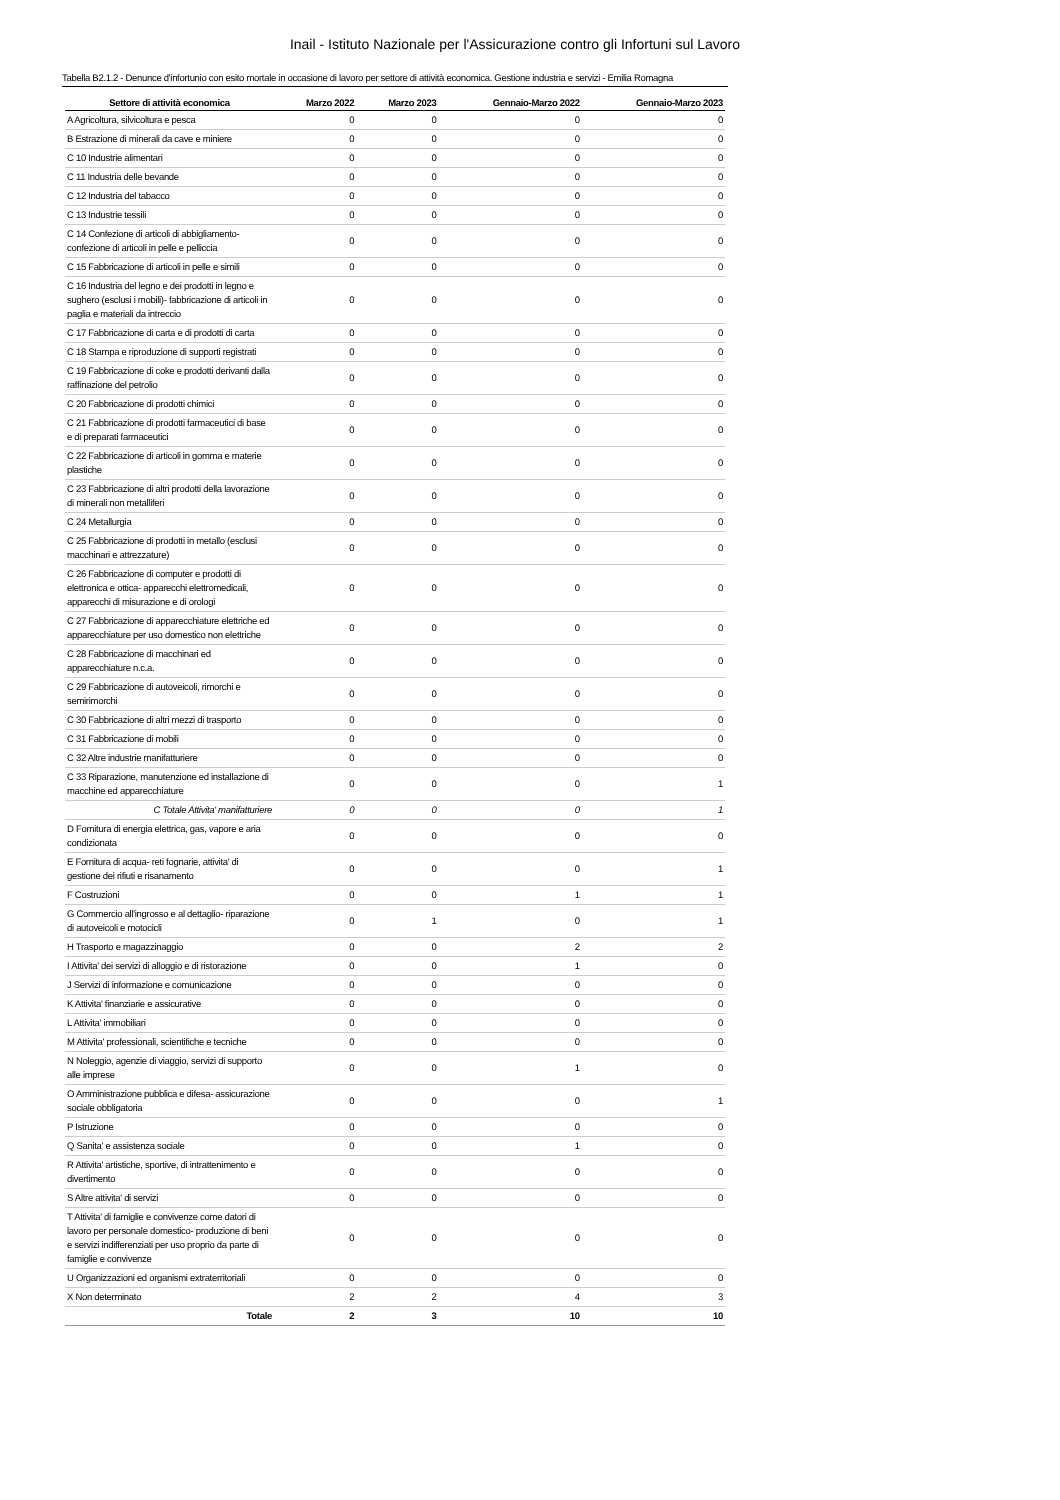Inail - Istituto Nazionale per l'Assicurazione contro gli Infortuni sul Lavoro
Tabella B2.1.2 - Denunce d'infortunio con esito mortale in occasione di lavoro per settore di attività economica. Gestione industria e servizi - Emilia Romagna
| Settore di attività economica | Marzo 2022 | Marzo 2023 | Gennaio-Marzo 2022 | Gennaio-Marzo 2023 |
| --- | --- | --- | --- | --- |
| A Agricoltura, silvicoltura e pesca | 0 | 0 | 0 | 0 |
| B Estrazione di minerali da cave e miniere | 0 | 0 | 0 | 0 |
| C 10 Industrie alimentari | 0 | 0 | 0 | 0 |
| C 11 Industria delle bevande | 0 | 0 | 0 | 0 |
| C 12 Industria del tabacco | 0 | 0 | 0 | 0 |
| C 13 Industrie tessili | 0 | 0 | 0 | 0 |
| C 14 Confezione di articoli di abbigliamento- confezione di articoli in pelle e pelliccia | 0 | 0 | 0 | 0 |
| C 15 Fabbricazione di articoli in pelle e simili | 0 | 0 | 0 | 0 |
| C 16 Industria del legno e dei prodotti in legno e sughero (esclusi i mobili)- fabbricazione di articoli in paglia e materiali da intreccio | 0 | 0 | 0 | 0 |
| C 17 Fabbricazione di carta e di prodotti di carta | 0 | 0 | 0 | 0 |
| C 18 Stampa e riproduzione di supporti registrati | 0 | 0 | 0 | 0 |
| C 19 Fabbricazione di coke e prodotti derivanti dalla raffinazione del petrolio | 0 | 0 | 0 | 0 |
| C 20 Fabbricazione di prodotti chimici | 0 | 0 | 0 | 0 |
| C 21 Fabbricazione di prodotti farmaceutici di base e di preparati farmaceutici | 0 | 0 | 0 | 0 |
| C 22 Fabbricazione di articoli in gomma e materie plastiche | 0 | 0 | 0 | 0 |
| C 23 Fabbricazione di altri prodotti della lavorazione di minerali non metalliferi | 0 | 0 | 0 | 0 |
| C 24 Metallurgia | 0 | 0 | 0 | 0 |
| C 25 Fabbricazione di prodotti in metallo (esclusi macchinari e attrezzature) | 0 | 0 | 0 | 0 |
| C 26 Fabbricazione di computer e prodotti di elettronica e ottica- apparecchi elettromedicali, apparecchi di misurazione e di orologi | 0 | 0 | 0 | 0 |
| C 27 Fabbricazione di apparecchiature elettriche ed apparecchiature per uso domestico non elettriche | 0 | 0 | 0 | 0 |
| C 28 Fabbricazione di macchinari ed apparecchiature n.c.a. | 0 | 0 | 0 | 0 |
| C 29 Fabbricazione di autoveicoli, rimorchi e semirimorchi | 0 | 0 | 0 | 0 |
| C 30 Fabbricazione di altri mezzi di trasporto | 0 | 0 | 0 | 0 |
| C 31 Fabbricazione di mobili | 0 | 0 | 0 | 0 |
| C 32 Altre industrie manifatturiere | 0 | 0 | 0 | 0 |
| C 33 Riparazione, manutenzione ed installazione di macchine ed apparecchiature | 0 | 0 | 0 | 1 |
| C Totale Attivita' manifatturiere | 0 | 0 | 0 | 1 |
| D Fornitura di energia elettrica, gas, vapore e aria condizionata | 0 | 0 | 0 | 0 |
| E Fornitura di acqua- reti fognarie, attivita' di gestione dei rifiuti e risanamento | 0 | 0 | 0 | 1 |
| F Costruzioni | 0 | 0 | 1 | 1 |
| G Commercio all'ingrosso e al dettaglio- riparazione di autoveicoli e motocicli | 0 | 1 | 0 | 1 |
| H Trasporto e magazzinaggio | 0 | 0 | 2 | 2 |
| I Attivita' dei servizi di alloggio e di ristorazione | 0 | 0 | 1 | 0 |
| J Servizi di informazione e comunicazione | 0 | 0 | 0 | 0 |
| K Attivita' finanziarie e assicurative | 0 | 0 | 0 | 0 |
| L Attivita' immobiliari | 0 | 0 | 0 | 0 |
| M Attivita' professionali, scientifiche e tecniche | 0 | 0 | 0 | 0 |
| N Noleggio, agenzie di viaggio, servizi di supporto alle imprese | 0 | 0 | 1 | 0 |
| O Amministrazione pubblica e difesa- assicurazione sociale obbligatoria | 0 | 0 | 0 | 1 |
| P Istruzione | 0 | 0 | 0 | 0 |
| Q Sanita' e assistenza sociale | 0 | 0 | 1 | 0 |
| R Attivita' artistiche, sportive, di intrattenimento e divertimento | 0 | 0 | 0 | 0 |
| S Altre attivita' di servizi | 0 | 0 | 0 | 0 |
| T Attivita' di famiglie e convivenze come datori di lavoro per personale domestico- produzione di beni e servizi indifferenziati per uso proprio da parte di famiglie e convivenze | 0 | 0 | 0 | 0 |
| U Organizzazioni ed organismi extraterritoriali | 0 | 0 | 0 | 0 |
| X Non determinato | 2 | 2 | 4 | 3 |
| Totale | 2 | 3 | 10 | 10 |